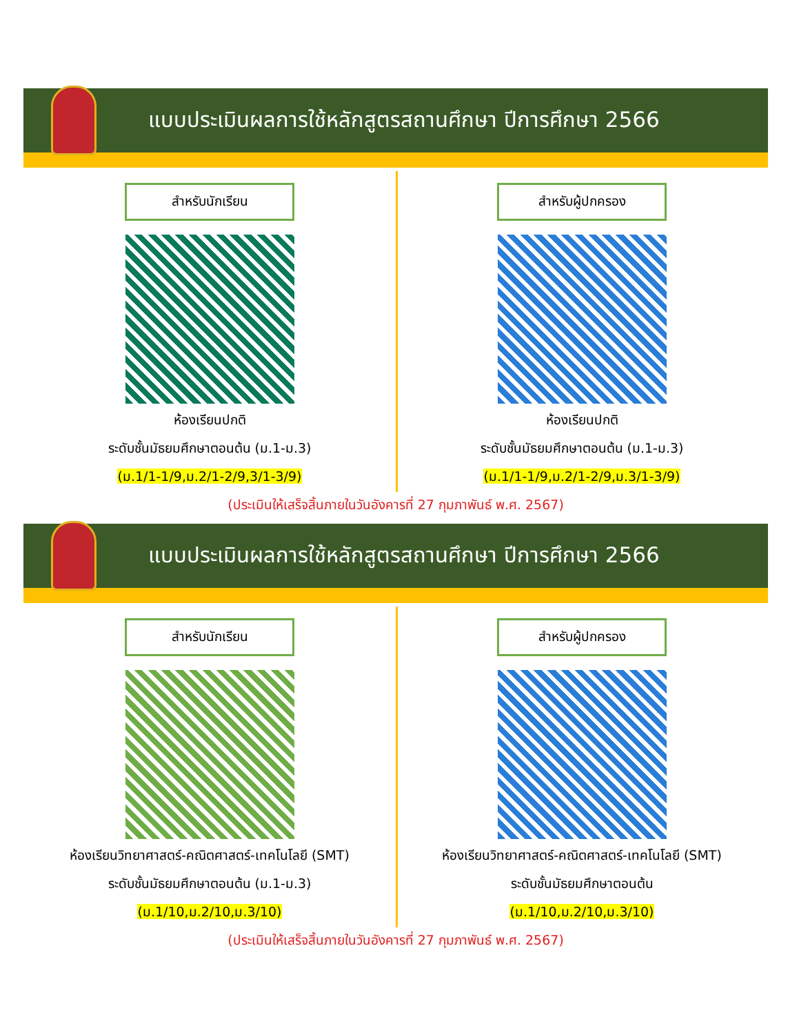แบบประเมินผลการใช้หลักสูตรสถานศึกษา ปีการศึกษา 2566
สำหรับนักเรียน
ห้องเรียนปกติ
ระดับชั้นมัธยมศึกษาตอนต้น (ม.1-ม.3)
(ม.1/1-1/9,ม.2/1-2/9,3/1-3/9)
สำหรับผู้ปกครอง
ห้องเรียนปกติ
ระดับชั้นมัธยมศึกษาตอนต้น (ม.1-ม.3)
(ม.1/1-1/9,ม.2/1-2/9,ม.3/1-3/9)
(ประเมินให้เสร็จสิ้นภายในวันอังคารที่ 27 กุมภาพันธ์ พ.ศ. 2567)
แบบประเมินผลการใช้หลักสูตรสถานศึกษา ปีการศึกษา 2566
สำหรับนักเรียน
ห้องเรียนวิทยาศาสตร์-คณิตศาสตร์-เทคโนโลยี (SMT)
ระดับชั้นมัธยมศึกษาตอนต้น (ม.1-ม.3)
(ม.1/10,ม.2/10,ม.3/10)
สำหรับผู้ปกครอง
ห้องเรียนวิทยาศาสตร์-คณิตศาสตร์-เทคโนโลยี (SMT)
ระดับชั้นมัธยมศึกษาตอนต้น
(ม.1/10,ม.2/10,ม.3/10)
(ประเมินให้เสร็จสิ้นภายในวันอังคารที่ 27 กุมภาพันธ์ พ.ศ. 2567)